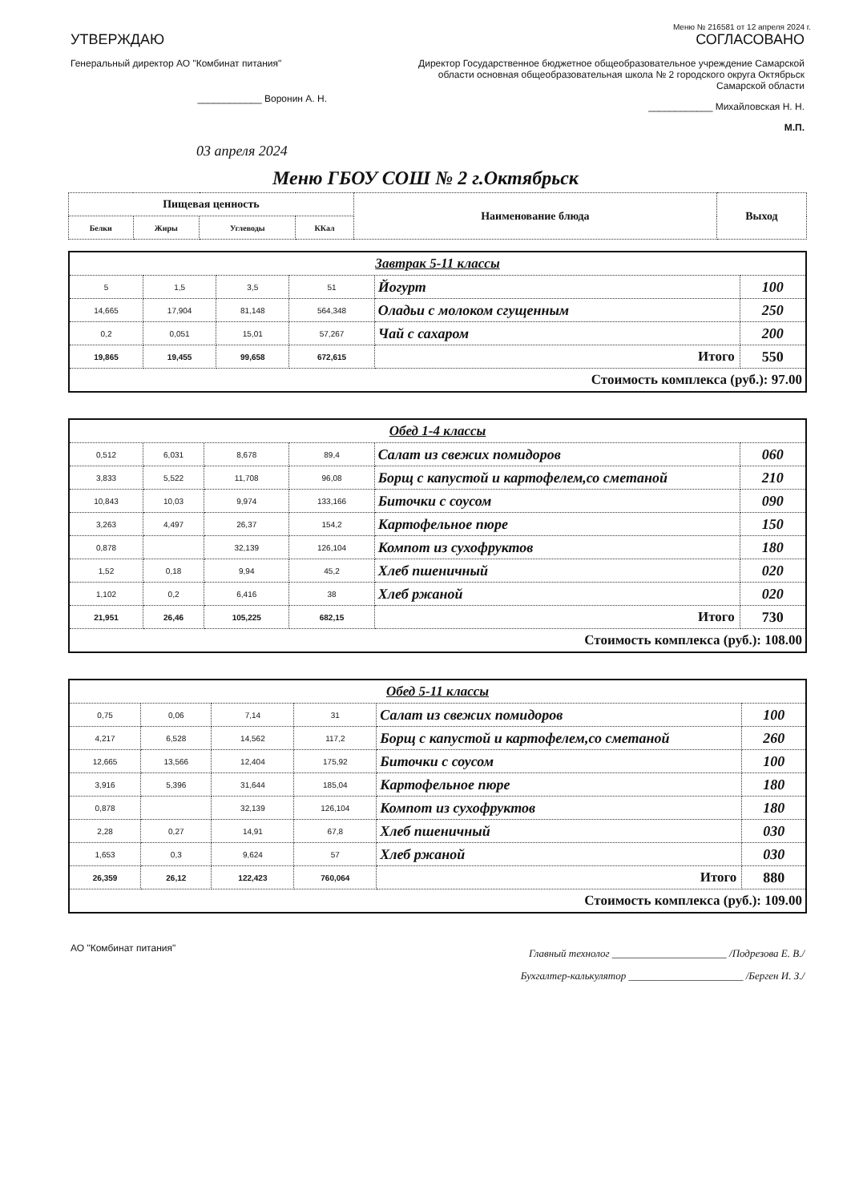Меню № 216581 от 12 апреля 2024 г.
УТВЕРЖДАЮ
Генеральный директор АО "Комбинат питания"
____________ Воронин А. Н.
СОГЛАСОВАНО
Директор Государственное бюджетное общеобразовательное учреждение Самарской области основная общеобразовательная школа № 2 городского округа Октябрьск Самарской области
____________ Михайловская Н. Н.
М.П.
03 апреля 2024
Меню ГБОУ СОШ № 2 г.Октябрьск
| Пищевая ценность | | | | Наименование блюда | Выход |
| --- | --- | --- | --- | --- | --- |
| Белки | Жиры | Углеводы | ККал | | |
| Завтрак 5-11 классы | | | | | |
| 5 | 1,5 | 3,5 | 51 | Йогурт | 100 |
| 14,665 | 17,904 | 81,148 | 564,348 | Оладьи с молоком сгущенным | 250 |
| 0,2 | 0,051 | 15,01 | 57,267 | Чай с сахаром | 200 |
| 19,865 | 19,455 | 99,658 | 672,615 | Итого | 550 |
| Стоимость комплекса (руб.): 97.00 | | | | | |
| Обед 1-4 классы | | | | | |
| 0,512 | 6,031 | 8,678 | 89,4 | Салат из свежих помидоров | 060 |
| 3,833 | 5,522 | 11,708 | 96,08 | Борщ с капустой и картофелем,со сметаной | 210 |
| 10,843 | 10,03 | 9,974 | 133,166 | Биточки с соусом | 090 |
| 3,263 | 4,497 | 26,37 | 154,2 | Картофельное пюре | 150 |
| 0,878 | | 32,139 | 126,104 | Компот из сухофруктов | 180 |
| 1,52 | 0,18 | 9,94 | 45,2 | Хлеб пшеничный | 020 |
| 1,102 | 0,2 | 6,416 | 38 | Хлеб ржаной | 020 |
| 21,951 | 26,46 | 105,225 | 682,15 | Итого | 730 |
| Стоимость комплекса (руб.): 108.00 | | | | | |
| Обед 5-11 классы | | | | | |
| 0,75 | 0,06 | 7,14 | 31 | Салат из свежих помидоров | 100 |
| 4,217 | 6,528 | 14,562 | 117,2 | Борщ с капустой и картофелем,со сметаной | 260 |
| 12,665 | 13,566 | 12,404 | 175,92 | Биточки с соусом | 100 |
| 3,916 | 5,396 | 31,644 | 185,04 | Картофельное пюре | 180 |
| 0,878 | | 32,139 | 126,104 | Компот из сухофруктов | 180 |
| 2,28 | 0,27 | 14,91 | 67,8 | Хлеб пшеничный | 030 |
| 1,653 | 0,3 | 9,624 | 57 | Хлеб ржаной | 030 |
| 26,359 | 26,12 | 122,423 | 760,064 | Итого | 880 |
| Стоимость комплекса (руб.): 109.00 | | | | | |
АО "Комбинат питания"
Главный технолог ______________________ /Подрезова Е. В./
Бухгалтер-калькулятор ______________________ /Берген И. З./